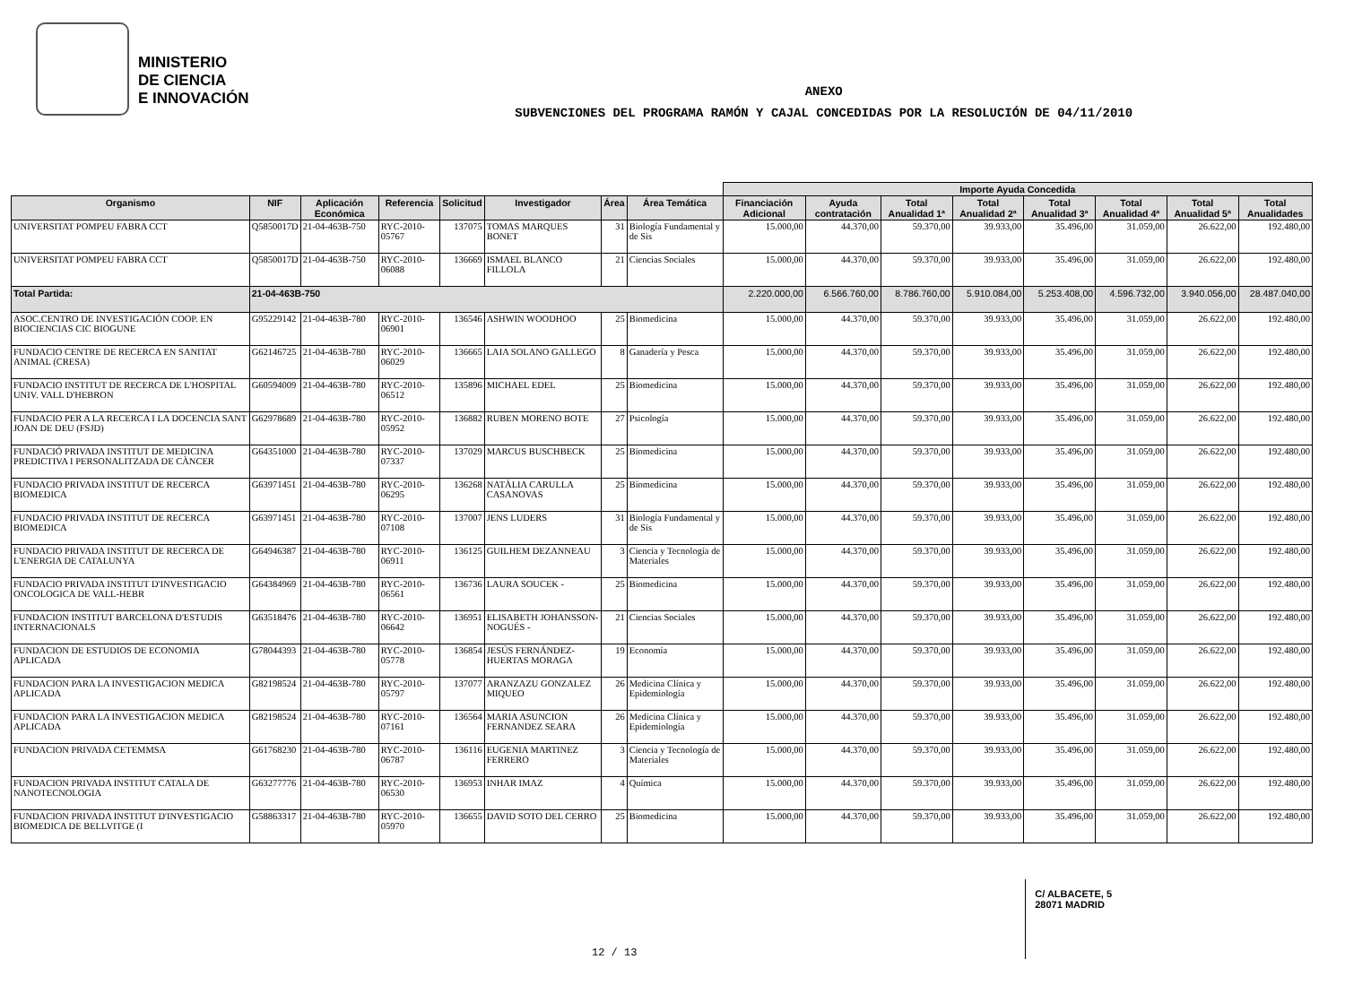MINISTERIO
DE CIENCIA
E INNOVACIÓN
ANEXO
SUBVENCIONES DEL PROGRAMA RAMÓN Y CAJAL CONCEDIDAS POR LA RESOLUCIÓN DE 04/11/2010
| | | | | | | | | Importe Ayuda Concedida | | | | | | | |
| --- | --- | --- | --- | --- | --- | --- | --- | --- | --- | --- | --- | --- | --- | --- | --- |
| Organismo | NIF | Aplicación Económica | Referencia | Solicitud | Investigador | Área | Área Temática | Financiación Adicional | Ayuda contratación | Total Anualidad 1ª | Total Anualidad 2ª | Total Anualidad 3ª | Total Anualidad 4ª | Total Anualidad 5ª | Total Anualidades |
| UNIVERSITAT POMPEU FABRA CCT | Q5850017D | 21-04-463B-750 | RYC-2010-05767 | 137075 | TOMAS MARQUES BONET | 31 | Biología Fundamental y de Sis | 15.000,00 | 44.370,00 | 59.370,00 | 39.933,00 | 35.496,00 | 31.059,00 | 26.622,00 | 192.480,00 |
| UNIVERSITAT POMPEU FABRA CCT | Q5850017D | 21-04-463B-750 | RYC-2010-06088 | 136669 | ISMAEL BLANCO FILLOLA | 21 | Ciencias Sociales | 15.000,00 | 44.370,00 | 59.370,00 | 39.933,00 | 35.496,00 | 31.059,00 | 26.622,00 | 192.480,00 |
| Total Partida: | 21-04-463B-750 | | | | | | | 2.220.000,00 | 6.566.760,00 | 8.786.760,00 | 5.910.084,00 | 5.253.408,00 | 4.596.732,00 | 3.940.056,00 | 28.487.040,00 |
| ASOC.CENTRO DE INVESTIGACIÓN COOP. EN BIOCIENCIAS CIC BIOGUNE | G95229142 | 21-04-463B-780 | RYC-2010-06901 | 136546 | ASHWIN WOODHOO | 25 | Biomedicina | 15.000,00 | 44.370,00 | 59.370,00 | 39.933,00 | 35.496,00 | 31.059,00 | 26.622,00 | 192.480,00 |
| FUNDACIO CENTRE DE RECERCA EN SANITAT ANIMAL (CRESA) | G62146725 | 21-04-463B-780 | RYC-2010-06029 | 136665 | LAIA SOLANO GALLEGO | 8 | Ganadería y Pesca | 15.000,00 | 44.370,00 | 59.370,00 | 39.933,00 | 35.496,00 | 31.059,00 | 26.622,00 | 192.480,00 |
| FUNDACIO INSTITUT DE RECERCA DE L'HOSPITAL UNIV. VALL D'HEBRON | G60594009 | 21-04-463B-780 | RYC-2010-06512 | 135896 | MICHAEL EDEL | 25 | Biomedicina | 15.000,00 | 44.370,00 | 59.370,00 | 39.933,00 | 35.496,00 | 31.059,00 | 26.622,00 | 192.480,00 |
| FUNDACIO PER A LA RECERCA I LA DOCENCIA SANT JOAN DE DEU (FSJD) | G62978689 | 21-04-463B-780 | RYC-2010-05952 | 136882 | RUBEN MORENO BOTE | 27 | Psicología | 15.000,00 | 44.370,00 | 59.370,00 | 39.933,00 | 35.496,00 | 31.059,00 | 26.622,00 | 192.480,00 |
| FUNDACIÓ PRIVADA INSTITUT DE MEDICINA PREDICTIVA I PERSONALITZADA DE CÀNCER | G64351000 | 21-04-463B-780 | RYC-2010-07337 | 137029 | MARCUS BUSCHBECK | 25 | Biomedicina | 15.000,00 | 44.370,00 | 59.370,00 | 39.933,00 | 35.496,00 | 31.059,00 | 26.622,00 | 192.480,00 |
| FUNDACIO PRIVADA INSTITUT DE RECERCA BIOMEDICA | G63971451 | 21-04-463B-780 | RYC-2010-06295 | 136268 | NATÀLIA CARULLA CASANOVAS | 25 | Biomedicina | 15.000,00 | 44.370,00 | 59.370,00 | 39.933,00 | 35.496,00 | 31.059,00 | 26.622,00 | 192.480,00 |
| FUNDACIO PRIVADA INSTITUT DE RECERCA BIOMEDICA | G63971451 | 21-04-463B-780 | RYC-2010-07108 | 137007 | JENS LUDERS | 31 | Biología Fundamental y de Sis | 15.000,00 | 44.370,00 | 59.370,00 | 39.933,00 | 35.496,00 | 31.059,00 | 26.622,00 | 192.480,00 |
| FUNDACIO PRIVADA INSTITUT DE RECERCA DE L'ENERGIA DE CATALUNYA | G64946387 | 21-04-463B-780 | RYC-2010-06911 | 136125 | GUILHEM DEZANNEAU | 3 | Ciencia y Tecnología de Materiales | 15.000,00 | 44.370,00 | 59.370,00 | 39.933,00 | 35.496,00 | 31.059,00 | 26.622,00 | 192.480,00 |
| FUNDACIO PRIVADA INSTITUT D'INVESTIGACIO ONCOLOGICA DE VALL-HEBR | G64384969 | 21-04-463B-780 | RYC-2010-06561 | 136736 | LAURA SOUCEK - | 25 | Biomedicina | 15.000,00 | 44.370,00 | 59.370,00 | 39.933,00 | 35.496,00 | 31.059,00 | 26.622,00 | 192.480,00 |
| FUNDACION INSTITUT BARCELONA D'ESTUDIS INTERNACIONALS | G63518476 | 21-04-463B-780 | RYC-2010-06642 | 136951 | ELISABETH JOHANSSON-NOGUÉS - | 21 | Ciencias Sociales | 15.000,00 | 44.370,00 | 59.370,00 | 39.933,00 | 35.496,00 | 31.059,00 | 26.622,00 | 192.480,00 |
| FUNDACION DE ESTUDIOS DE ECONOMIA APLICADA | G78044393 | 21-04-463B-780 | RYC-2010-05778 | 136854 | JESÚS FERNÁNDEZ-HUERTAS MORAGA | 19 | Economía | 15.000,00 | 44.370,00 | 59.370,00 | 39.933,00 | 35.496,00 | 31.059,00 | 26.622,00 | 192.480,00 |
| FUNDACION PARA LA INVESTIGACION MEDICA APLICADA | G82198524 | 21-04-463B-780 | RYC-2010-05797 | 137077 | ARANZAZU GONZALEZ MIQUEO | 26 | Medicina Clínica y Epidemiología | 15.000,00 | 44.370,00 | 59.370,00 | 39.933,00 | 35.496,00 | 31.059,00 | 26.622,00 | 192.480,00 |
| FUNDACION PARA LA INVESTIGACION MEDICA APLICADA | G82198524 | 21-04-463B-780 | RYC-2010-07161 | 136564 | MARIA ASUNCION FERNANDEZ SEARA | 26 | Medicina Clínica y Epidemiología | 15.000,00 | 44.370,00 | 59.370,00 | 39.933,00 | 35.496,00 | 31.059,00 | 26.622,00 | 192.480,00 |
| FUNDACION PRIVADA CETEMMSA | G61768230 | 21-04-463B-780 | RYC-2010-06787 | 136116 | EUGENIA MARTINEZ FERRERO | 3 | Ciencia y Tecnología de Materiales | 15.000,00 | 44.370,00 | 59.370,00 | 39.933,00 | 35.496,00 | 31.059,00 | 26.622,00 | 192.480,00 |
| FUNDACION PRIVADA INSTITUT CATALA DE NANOTECNOLOGIA | G63277776 | 21-04-463B-780 | RYC-2010-06530 | 136953 | INHAR IMAZ | 4 | Química | 15.000,00 | 44.370,00 | 59.370,00 | 39.933,00 | 35.496,00 | 31.059,00 | 26.622,00 | 192.480,00 |
| FUNDACION PRIVADA INSTITUT D'INVESTIGACIO BIOMEDICA DE BELLVITGE (I | G58863317 | 21-04-463B-780 | RYC-2010-05970 | 136655 | DAVID SOTO DEL CERRO | 25 | Biomedicina | 15.000,00 | 44.370,00 | 59.370,00 | 39.933,00 | 35.496,00 | 31.059,00 | 26.622,00 | 192.480,00 |
12 / 13
C/ ALBACETE, 5
28071 MADRID